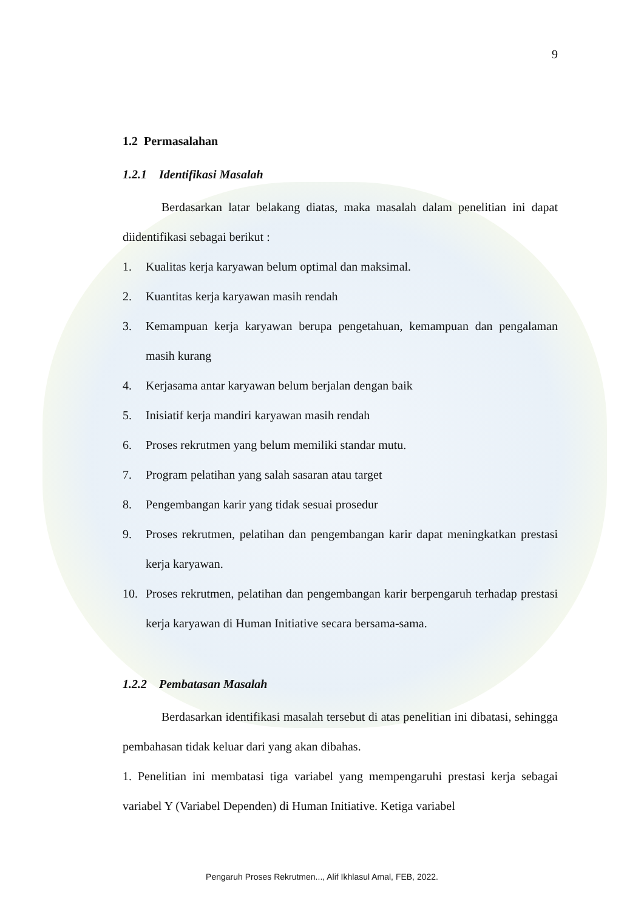9
1.2 Permasalahan
1.2.1 Identifikasi Masalah
Berdasarkan latar belakang diatas, maka masalah dalam penelitian ini dapat diidentifikasi sebagai berikut :
1. Kualitas kerja karyawan belum optimal dan maksimal.
2. Kuantitas kerja karyawan masih rendah
3. Kemampuan kerja karyawan berupa pengetahuan, kemampuan dan pengalaman masih kurang
4. Kerjasama antar karyawan belum berjalan dengan baik
5. Inisiatif kerja mandiri karyawan masih rendah
6. Proses rekrutmen yang belum memiliki standar mutu.
7. Program pelatihan yang salah sasaran atau target
8. Pengembangan karir yang tidak sesuai prosedur
9. Proses rekrutmen, pelatihan dan pengembangan karir dapat meningkatkan prestasi kerja karyawan.
10. Proses rekrutmen, pelatihan dan pengembangan karir berpengaruh terhadap prestasi kerja karyawan di Human Initiative secara bersama-sama.
1.2.2 Pembatasan Masalah
Berdasarkan identifikasi masalah tersebut di atas penelitian ini dibatasi, sehingga pembahasan tidak keluar dari yang akan dibahas.
1. Penelitian ini membatasi tiga variabel yang mempengaruhi prestasi kerja sebagai variabel Y (Variabel Dependen) di Human Initiative. Ketiga variabel
Pengaruh Proses Rekrutmen..., Alif Ikhlasul Amal, FEB, 2022.